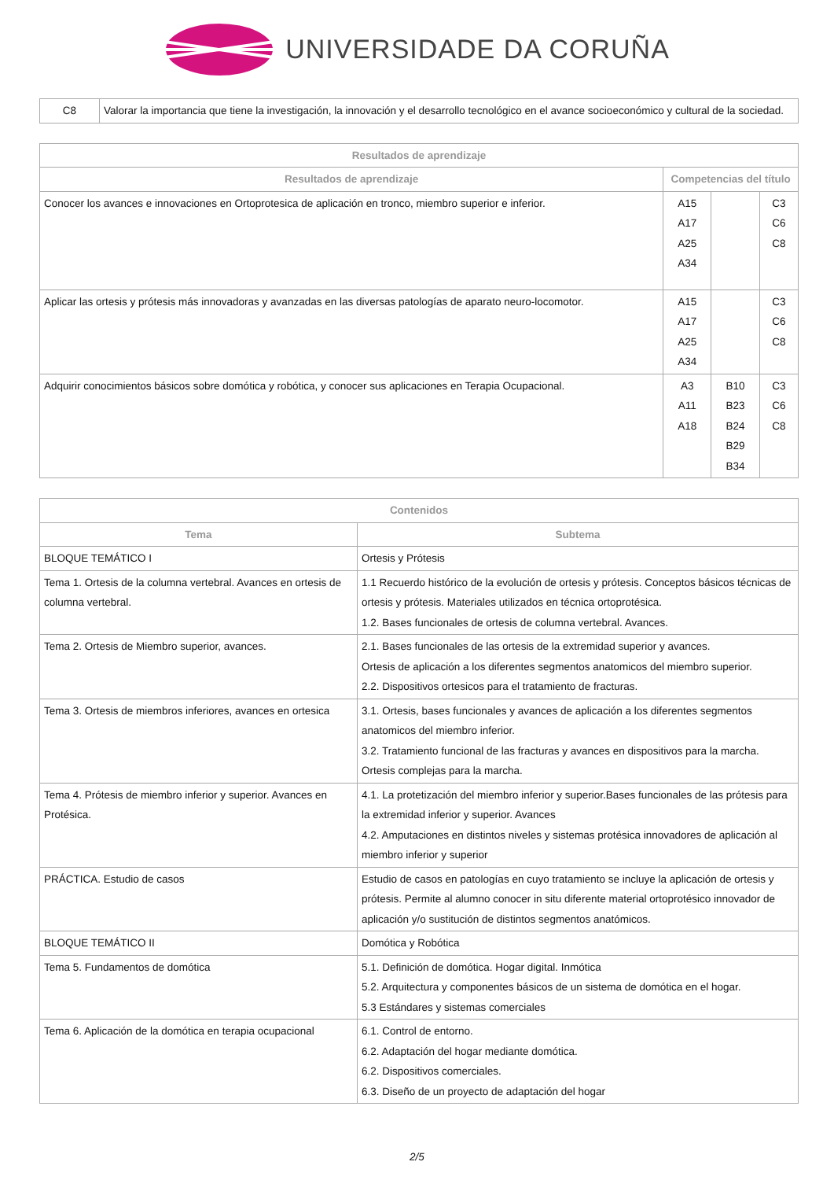UNIVERSIDADE DA CORUÑA
| C8 | Valorar la importancia que tiene la investigación, la innovación y el desarrollo tecnológico en el avance socioeconómico y cultural de la sociedad. |
| Resultados de aprendizaje | | | |
| --- | --- | --- | --- |
| Resultados de aprendizaje | Competencias del título | | |
| Conocer los avances e innovaciones en Ortoprotesica de aplicación en tronco, miembro superior e inferior. | A15 A17 A25 A34 | | C3 C6 C8 |
| Aplicar las ortesis y prótesis más innovadoras y avanzadas en las diversas patologías de aparato neuro-locomotor. | A15 A17 A25 A34 | | C3 C6 C8 |
| Adquirir conocimientos básicos sobre domótica y robótica, y conocer sus aplicaciones en Terapia Ocupacional. | A3 A11 A18 | B10 B23 B24 B29 B34 | C3 C6 C8 |
| Contenidos | |
| --- | --- |
| Tema | Subtema |
| BLOQUE TEMÁTICO I | Ortesis y Prótesis |
| Tema 1. Ortesis de la columna vertebral. Avances en ortesis de columna vertebral. | 1.1 Recuerdo histórico de la evolución de ortesis y prótesis. Conceptos básicos técnicas de ortesis y prótesis. Materiales utilizados en técnica ortoprotésica. 1.2. Bases funcionales de ortesis de columna vertebral. Avances. |
| Tema 2. Ortesis de Miembro superior, avances. | 2.1. Bases funcionales de las ortesis de la extremidad superior y avances. Ortesis de aplicación a los diferentes segmentos anatomicos del miembro superior. 2.2. Dispositivos ortesicos para el tratamiento de fracturas. |
| Tema 3. Ortesis de miembros inferiores, avances en ortesica | 3.1. Ortesis, bases funcionales y avances de aplicación a los diferentes segmentos anatomicos del miembro inferior. 3.2. Tratamiento funcional de las fracturas y avances en dispositivos para la marcha. Ortesis complejas para la marcha. |
| Tema 4. Prótesis de miembro inferior y superior. Avances en Protésica. | 4.1. La protetización del miembro inferior y superior.Bases funcionales de las prótesis para la extremidad inferior y superior. Avances 4.2. Amputaciones en distintos niveles y sistemas protésica innovadores de aplicación al miembro inferior y superior |
| PRÁCTICA. Estudio de casos | Estudio de casos en patologías en cuyo tratamiento se incluye la aplicación de ortesis y prótesis. Permite al alumno conocer in situ diferente material ortoprotésico innovador de aplicación y/o sustitución de distintos segmentos anatómicos. |
| BLOQUE TEMÁTICO II | Domótica y Robótica |
| Tema 5. Fundamentos de domótica | 5.1. Definición de domótica. Hogar digital. Inmótica 5.2. Arquitectura y componentes básicos de un sistema de domótica en el hogar. 5.3 Estándares y sistemas comerciales |
| Tema 6. Aplicación de la domótica en terapia ocupacional | 6.1. Control de entorno. 6.2. Adaptación del hogar mediante domótica. 6.2. Dispositivos comerciales. 6.3. Diseño de un proyecto de adaptación del hogar |
2/5